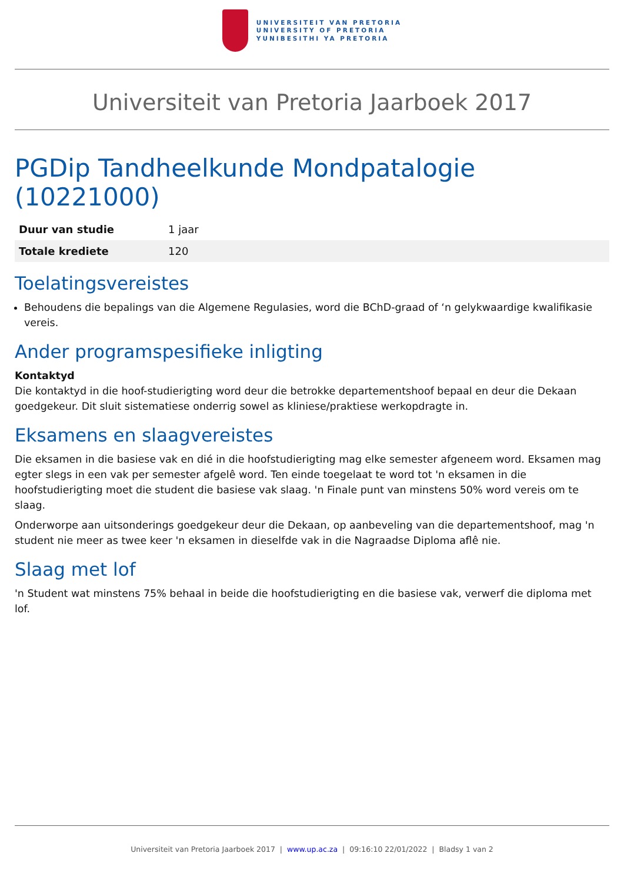UNIVERSITEIT VAN PRETORIA
UNIVERSITY OF PRETORIA
YUNIBESITHI YA PRETORIA
Universiteit van Pretoria Jaarboek 2017
PGDip Tandheelkunde Mondpatalogie (10221000)
| Duur van studie | 1 jaar |
| Totale krediete | 120 |
Toelatingsvereistes
Behoudens die bepalings van die Algemene Regulasies, word die BChD-graad of ‘n gelykwaardige kwalifikasie vereis.
Ander programspesifieke inligting
Kontaktyd
Die kontaktyd in die hoof-studierigting word deur die betrokke departementshoof bepaal en deur die Dekaan goedgekeur. Dit sluit sistematiese onderrig sowel as kliniese/praktiese werkopdragte in.
Eksamens en slaagvereistes
Die eksamen in die basiese vak en dié in die hoofstudierigting mag elke semester afgeneem word. Eksamen mag egter slegs in een vak per semester afgelê word. Ten einde toegelaat te word tot 'n eksamen in die hoofstudierigting moet die student die basiese vak slaag. 'n Finale punt van minstens 50% word vereis om te slaag.
Onderworpe aan uitsonderings goedgekeur deur die Dekaan, op aanbeveling van die departementshoof, mag 'n student nie meer as twee keer 'n eksamen in dieselfde vak in die Nagraadse Diploma aflê nie.
Slaag met lof
'n Student wat minstens 75% behaal in beide die hoofstudierigting en die basiese vak, verwerf die diploma met lof.
Universiteit van Pretoria Jaarboek 2017 | www.up.ac.za | 09:16:10 22/01/2022 | Bladsy 1 van 2